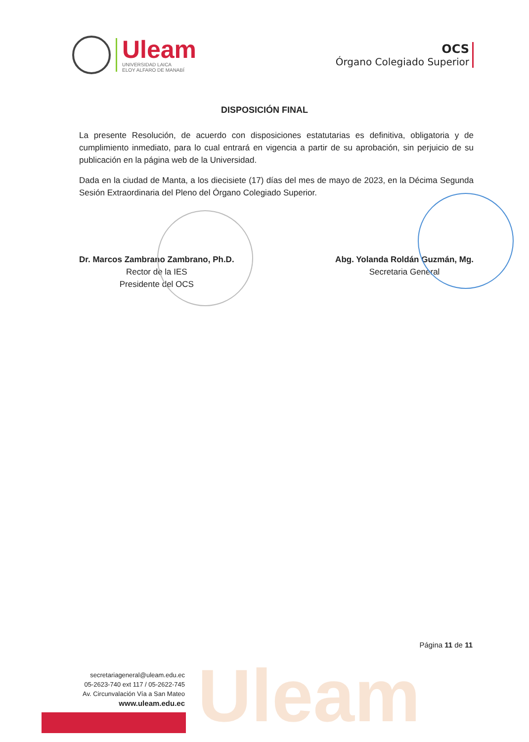Uleam
Uleam
UNIVERSIDAD LAICA
ELOY ALFARO DE MANABÍ
OCS
Órgano Colegiado Superior
DISPOSICIÓN FINAL
La presente Resolución, de acuerdo con disposiciones estatutarias es definitiva, obligatoria y de cumplimiento inmediato, para lo cual entrará en vigencia a partir de su aprobación, sin perjuicio de su publicación en la página web de la Universidad.
Dada en la ciudad de Manta, a los diecisiete (17) días del mes de mayo de 2023, en la Décima Segunda Sesión Extraordinaria del Pleno del Órgano Colegiado Superior.
Dr. Marcos Zambrano Zambrano, Ph.D.
Rector de la IES
Presidente del OCS
Abg. Yolanda Roldán Guzmán, Mg.
Secretaria General
Página 11 de 11
secretariageneral@uleam.edu.ec
05-2623-740 ext 117 / 05-2622-745
Av. Circunvalación Vía a San Mateo
www.uleam.edu.ec